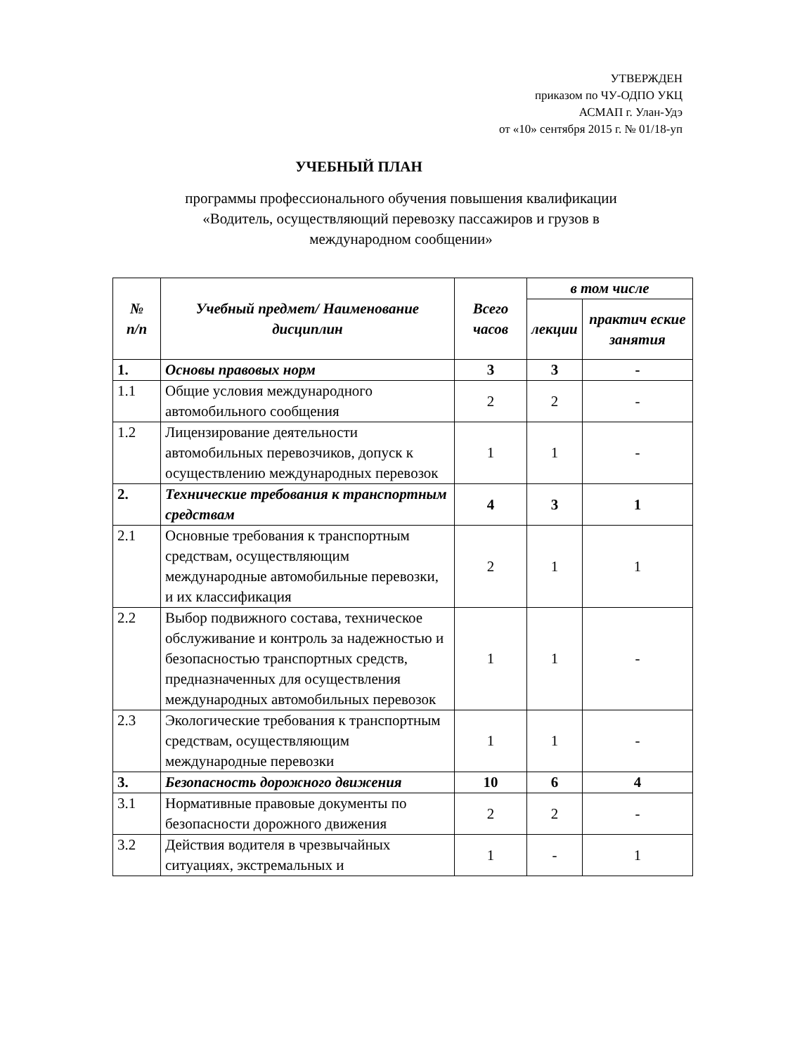УТВЕРЖДЕН
приказом по ЧУ-ОДПО УКЦ
АСМАП г. Улан-Удэ
от «10» сентября 2015 г. № 01/18-уп
УЧЕБНЫЙ ПЛАН
программы профессионального обучения повышения квалификации
«Водитель, осуществляющий перевозку пассажиров и грузов в
международном сообщении»
| № п/п | Учебный предмет/ Наименование дисциплин | Всего часов | в том числе | |
| --- | --- | --- | --- | --- |
| | | | лекции | практич еские занятия |
| 1. | Основы правовых норм | 3 | 3 | - |
| 1.1 | Общие условия международного автомобильного сообщения | 2 | 2 | - |
| 1.2 | Лицензирование деятельности автомобильных перевозчиков, допуск к осуществлению международных перевозок | 1 | 1 | - |
| 2. | Технические требования к транспортным средствам | 4 | 3 | 1 |
| 2.1 | Основные требования к транспортным средствам, осуществляющим международные автомобильные перевозки, и их классификация | 2 | 1 | 1 |
| 2.2 | Выбор подвижного состава, техническое обслуживание и контроль за надежностью и безопасностью транспортных средств, предназначенных для осуществления международных автомобильных перевозок | 1 | 1 | - |
| 2.3 | Экологические требования к транспортным средствам, осуществляющим международные перевозки | 1 | 1 | - |
| 3. | Безопасность дорожного движения | 10 | 6 | 4 |
| 3.1 | Нормативные правовые документы по безопасности дорожного движения | 2 | 2 | - |
| 3.2 | Действия водителя в чрезвычайных ситуациях, экстремальных и | 1 | - | 1 |